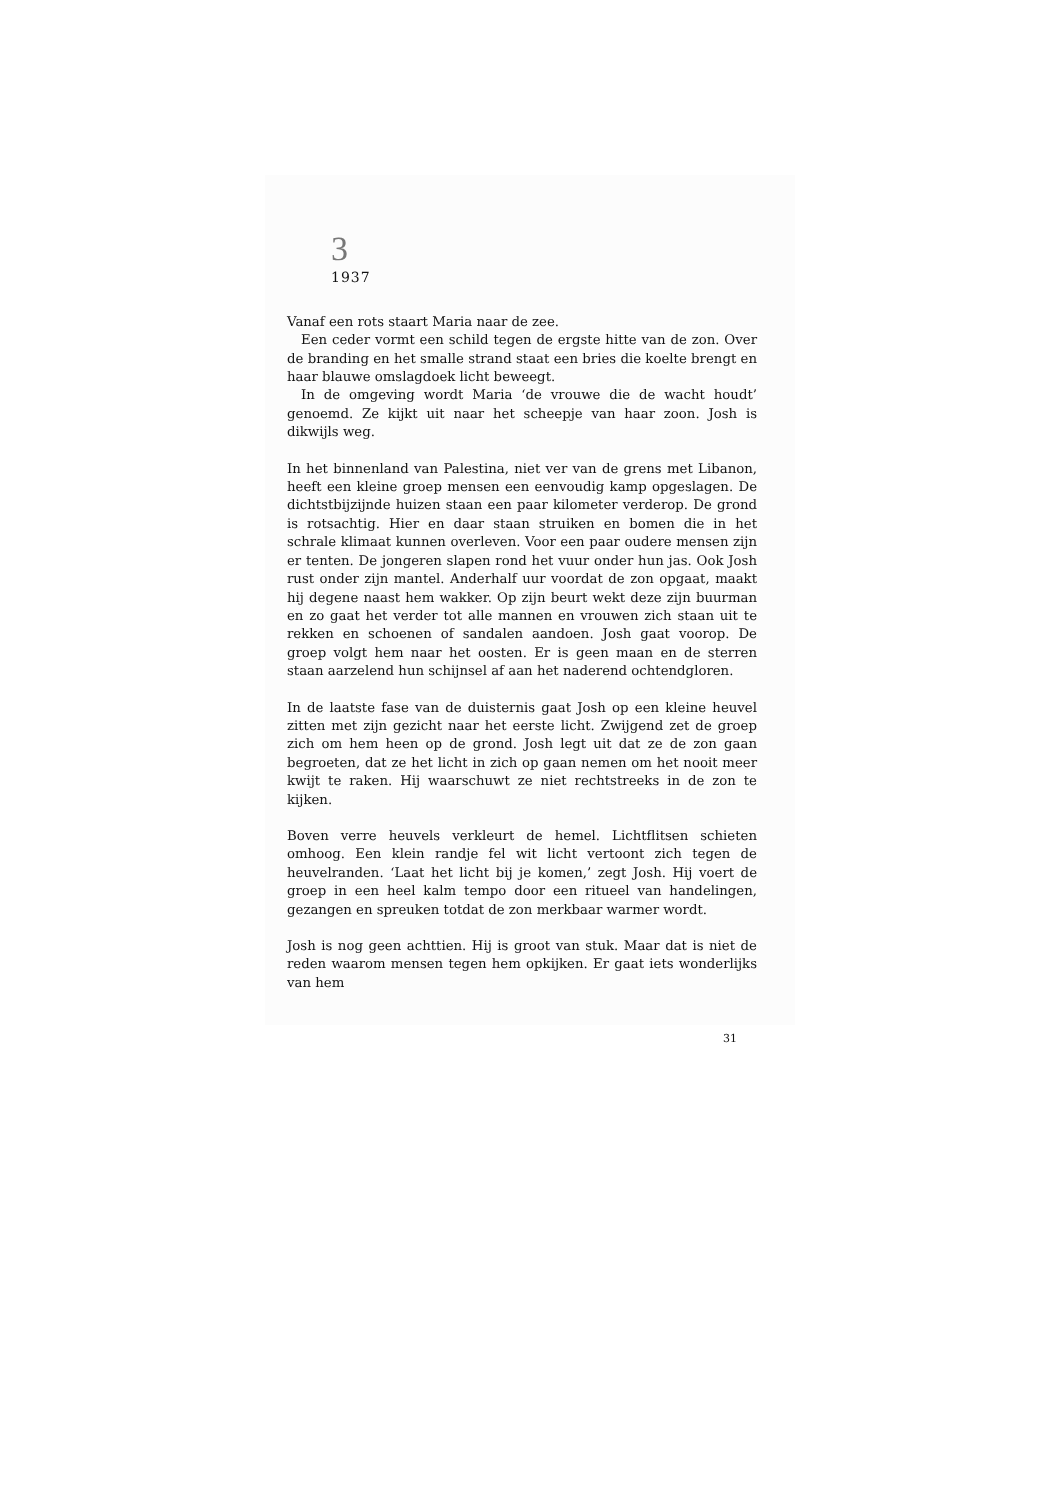3
1937
Vanaf een rots staart Maria naar de zee.
Een ceder vormt een schild tegen de ergste hitte van de zon. Over de branding en het smalle strand staat een bries die koelte brengt en haar blauwe omslagdoek licht beweegt.
In de omgeving wordt Maria ‘de vrouwe die de wacht houdt’ genoemd. Ze kijkt uit naar het scheepje van haar zoon. Josh is dikwijls weg.
In het binnenland van Palestina, niet ver van de grens met Libanon, heeft een kleine groep mensen een eenvoudig kamp opgeslagen. De dichtstbijzijnde huizen staan een paar kilometer verderop. De grond is rotsachtig. Hier en daar staan struiken en bomen die in het schrale klimaat kunnen overleven. Voor een paar oudere mensen zijn er tenten. De jongeren slapen rond het vuur onder hun jas. Ook Josh rust onder zijn mantel. Anderhalf uur voordat de zon opgaat, maakt hij degene naast hem wakker. Op zijn beurt wekt deze zijn buurman en zo gaat het verder tot alle mannen en vrouwen zich staan uit te rekken en schoenen of sandalen aandoen. Josh gaat voorop. De groep volgt hem naar het oosten. Er is geen maan en de sterren staan aarzelend hun schijnsel af aan het naderend ochtendgloren.
In de laatste fase van de duisternis gaat Josh op een kleine heuvel zitten met zijn gezicht naar het eerste licht. Zwijgend zet de groep zich om hem heen op de grond. Josh legt uit dat ze de zon gaan begroeten, dat ze het licht in zich op gaan nemen om het nooit meer kwijt te raken. Hij waarschuwt ze niet rechtstreeks in de zon te kijken.
Boven verre heuvels verkleurt de hemel. Lichtflitsen schieten omhoog. Een klein randje fel wit licht vertoont zich tegen de heuvelranden. ‘Laat het licht bij je komen,’ zegt Josh. Hij voert de groep in een heel kalm tempo door een ritueel van handelingen, gezangen en spreuken totdat de zon merkbaar warmer wordt.
Josh is nog geen achttien. Hij is groot van stuk. Maar dat is niet de reden waarom mensen tegen hem opkijken. Er gaat iets wonderlijks van hem
31